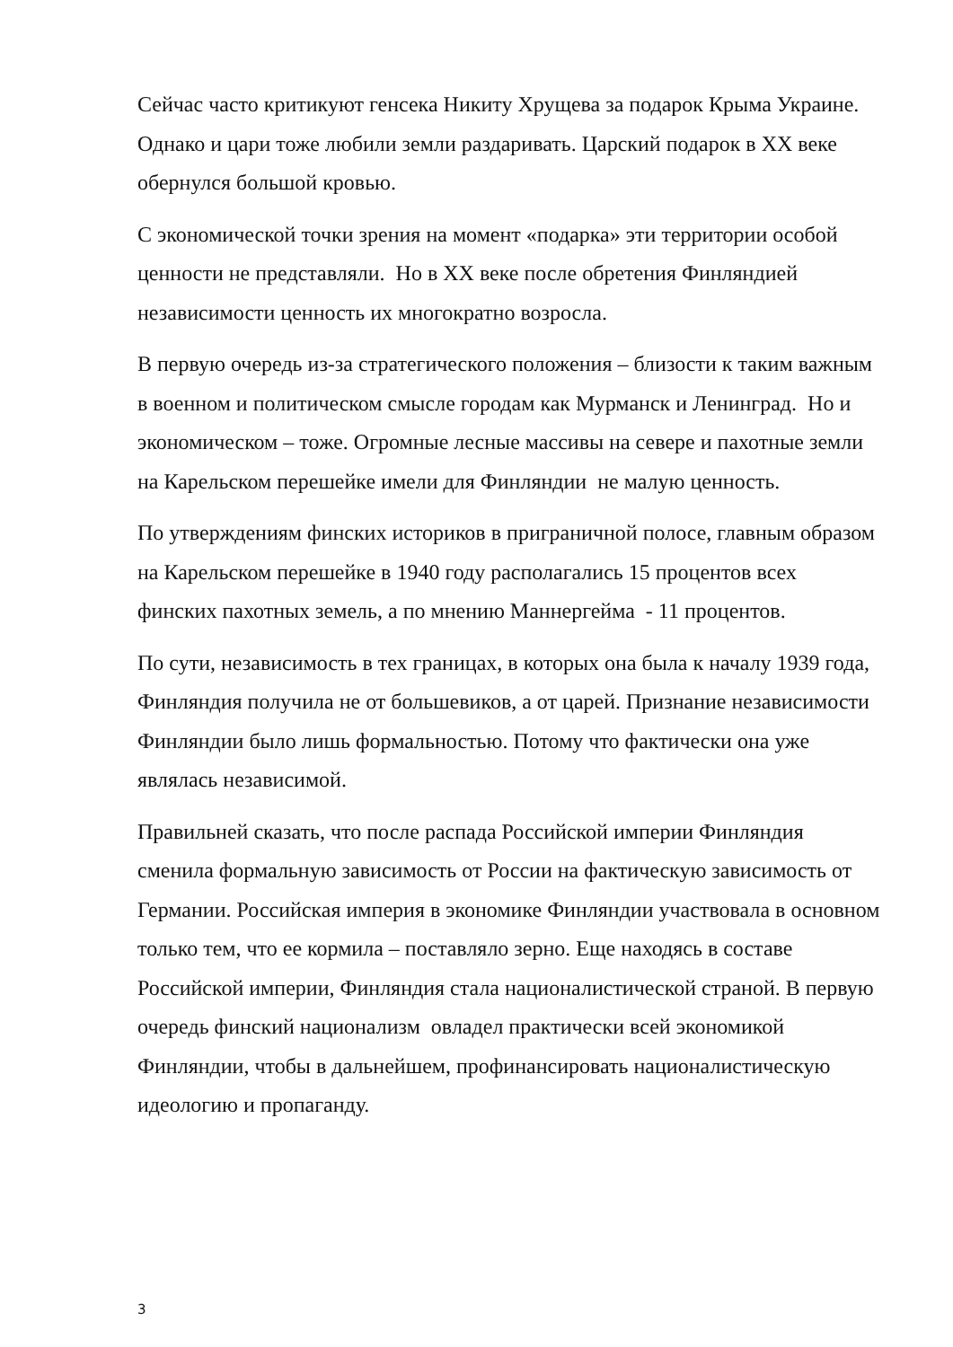Сейчас часто критикуют генсека Никиту Хрущева за подарок Крыма Украине. Однако и цари тоже любили земли раздаривать. Царский подарок в XX веке обернулся большой кровью.
С экономической точки зрения на момент «подарка» эти территории особой ценности не представляли. Но в XX веке после обретения Финляндией независимости ценность их многократно возросла.
В первую очередь из-за стратегического положения – близости к таким важным в военном и политическом смысле городам как Мурманск и Ленинград. Но и экономическом – тоже. Огромные лесные массивы на севере и пахотные земли на Карельском перешейке имели для Финляндии не малую ценность.
По утверждениям финских историков в приграничной полосе, главным образом на Карельском перешейке в 1940 году располагались 15 процентов всех финских пахотных земель, а по мнению Маннергейма - 11 процентов.
По сути, независимость в тех границах, в которых она была к началу 1939 года, Финляндия получила не от большевиков, а от царей. Признание независимости Финляндии было лишь формальностью. Потому что фактически она уже являлась независимой.
Правильней сказать, что после распада Российской империи Финляндия сменила формальную зависимость от России на фактическую зависимость от Германии. Российская империя в экономике Финляндии участвовала в основном только тем, что ее кормила – поставляло зерно. Еще находясь в составе Российской империи, Финляндия стала националистической страной. В первую очередь финский национализм овладел практически всей экономикой Финляндии, чтобы в дальнейшем, профинансировать националистическую идеологию и пропаганду.
3